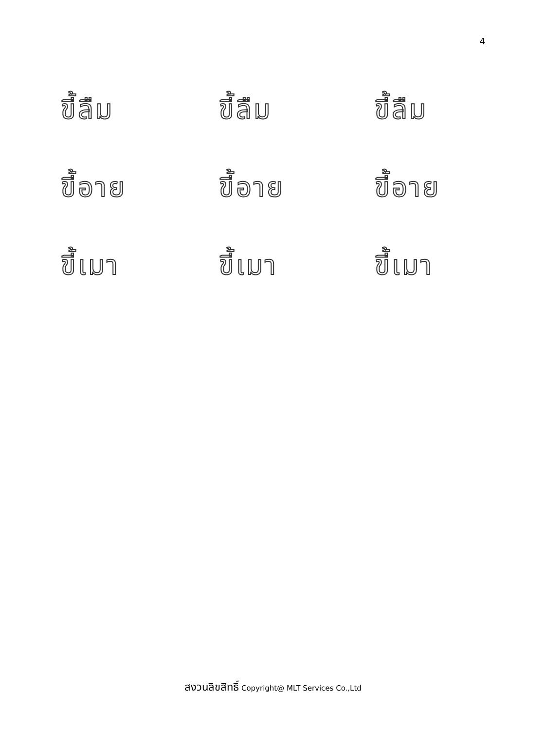4
ขี้ลืม
ขี้ลืม
ขี้ลืม
ขี้อาย
ขี้อาย
ขี้อาย
ขี้เมา
ขี้เมา
ขี้เมา
สงวนลิขสิทธิ์ Copyright@ MLT Services Co.,Ltd